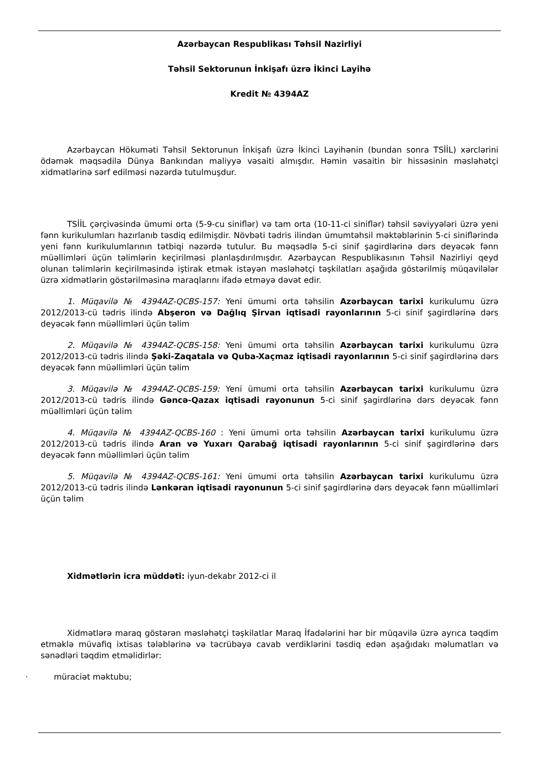Azərbaycan Respublikası Təhsil Nazirliyi
Təhsil Sektorunun İnkişafı üzrə İkinci Layihə
Kredit № 4394AZ
Azərbaycan Hökuməti Təhsil Sektorunun İnkişafı üzrə İkinci Layihənin (bundan sonra TSİİL) xərclərini ödəmək məqsədilə Dünya Bankından maliyyə vəsaiti almışdır. Həmin vəsaitin bir hissəsinin məsləhətçi xidmətlərinə sərf edilməsi nəzərdə tutulmuşdur.
TSİİL çərçivəsində ümumi orta (5-9-cu siniflər) və tam orta (10-11-ci siniflər) təhsil səviyyələri üzrə yeni fənn kurikulumları hazırlanıb təsdiq edilmişdir. Növbəti tədris ilindən ümumtəhsil məktəblərinin 5-ci siniflərində yeni fənn kurikulumlarının tətbiqi nəzərdə tutulur. Bu məqsədlə 5-ci sinif şagirdlərinə dərs deyəcək fənn müəllimləri üçün təlimlərin keçirilməsi planlaşdırılmışdır. Azərbaycan Respublikasının Təhsil Nazirliyi qeyd olunan təlimlərin keçirilməsində iştirak etmək istəyən məsləhətçi təşkilatları aşağıda göstərilmiş müqavilələr üzrə xidmətlərin göstərilməsinə maraqlarını ifadə etməyə dəvət edir.
1. Müqavilə № 4394AZ-QCBS-157: Yeni ümumi orta təhsilin Azərbaycan tarixi kurikulumu üzrə 2012/2013-cü tədris ilində Abşeron və Dağlıq Şirvan iqtisadi rayonlarının 5-ci sinif şagirdlərinə dərs deyəcək fənn müəllimləri üçün təlim
2. Müqavilə № 4394AZ-QCBS-158: Yeni ümumi orta təhsilin Azərbaycan tarixi kurikulumu üzrə 2012/2013-cü tədris ilində Şəki-Zaqatala və Quba-Xaçmaz iqtisadi rayonlarının 5-ci sinif şagirdlərinə dərs deyəcək fənn müəllimləri üçün təlim
3. Müqavilə № 4394AZ-QCBS-159: Yeni ümumi orta təhsilin Azərbaycan tarixi kurikulumu üzrə 2012/2013-cü tədris ilində Gəncə-Qazax iqtisadi rayonunun 5-ci sinif şagirdlərinə dərs deyəcək fənn müəllimləri üçün təlim
4. Müqavilə № 4394AZ-QCBS-160 : Yeni ümumi orta təhsilin Azərbaycan tarixi kurikulumu üzrə 2012/2013-cü tədris ilində Aran və Yuxarı Qarabağ iqtisadi rayonlarının 5-ci sinif şagirdlərinə dərs deyəcək fənn müəllimləri üçün təlim
5. Müqavilə № 4394AZ-QCBS-161: Yeni ümumi orta təhsilin Azərbaycan tarixi kurikulumu üzrə 2012/2013-cü tədris ilində Lənkəran iqtisadi rayonunun 5-ci sinif şagirdlərinə dərs deyəcək fənn müəllimləri üçün təlim
Xidmətlərin icra müddəti: iyun-dekabr 2012-ci il
Xidmətlərə maraq göstərən məsləhətçi təşkilatlar Maraq İfadələrini hər bir müqavilə üzrə ayrıca təqdim etməklə müvafiq ixtisas tələblərinə və təcrübəyə cavab verdiklərini təsdiq edən aşağıdakı məlumatları və sənədləri təqdim etməlidirlər:
· müraciət məktubu;